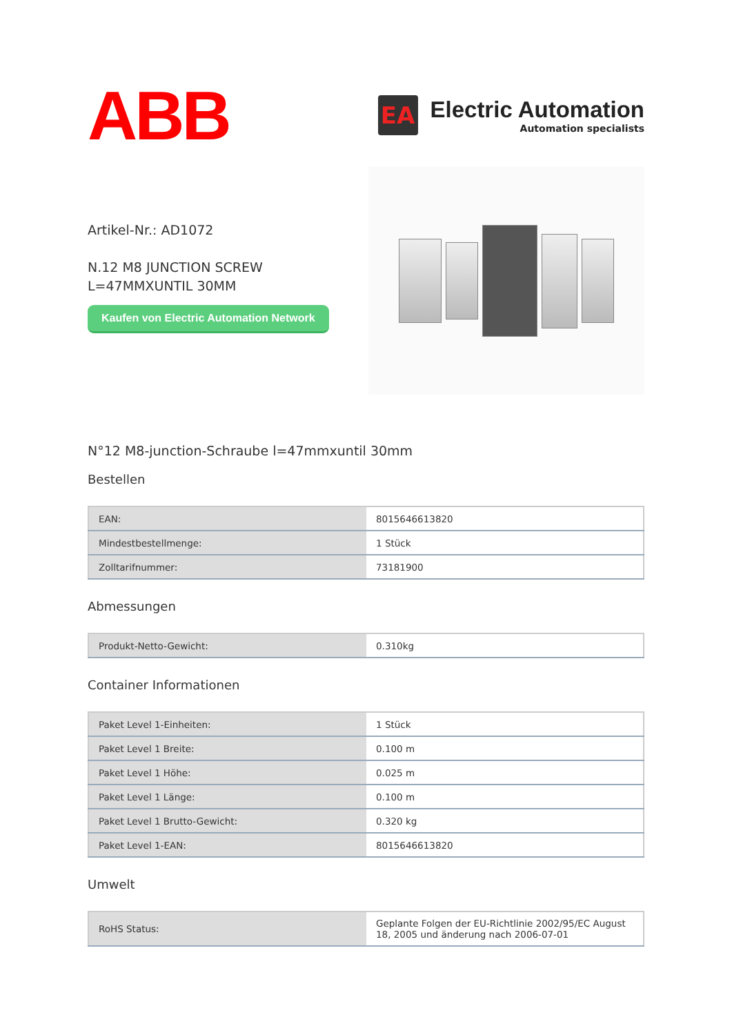ABB
EA
Electric Automation
Automation specialists
Artikel-Nr.: AD1072
N.12 M8 JUNCTION SCREW
L=47MMXUNTIL 30MM
Kaufen von Electric Automation Network
N°12 M8-junction-Schraube l=47mmxuntil 30mm
Bestellen
| EAN: | 8015646613820 |
| Mindestbestellmenge: | 1 Stück |
| Zolltarifnummer: | 73181900 |
Abmessungen
| Produkt-Netto-Gewicht: | 0.310kg |
Container Informationen
| Paket Level 1-Einheiten: | 1 Stück |
| Paket Level 1 Breite: | 0.100 m |
| Paket Level 1 Höhe: | 0.025 m |
| Paket Level 1 Länge: | 0.100 m |
| Paket Level 1 Brutto-Gewicht: | 0.320 kg |
| Paket Level 1-EAN: | 8015646613820 |
Umwelt
| RoHS Status: | Geplante Folgen der EU-Richtlinie 2002/95/EC August 18, 2005 und änderung nach 2006-07-01 |